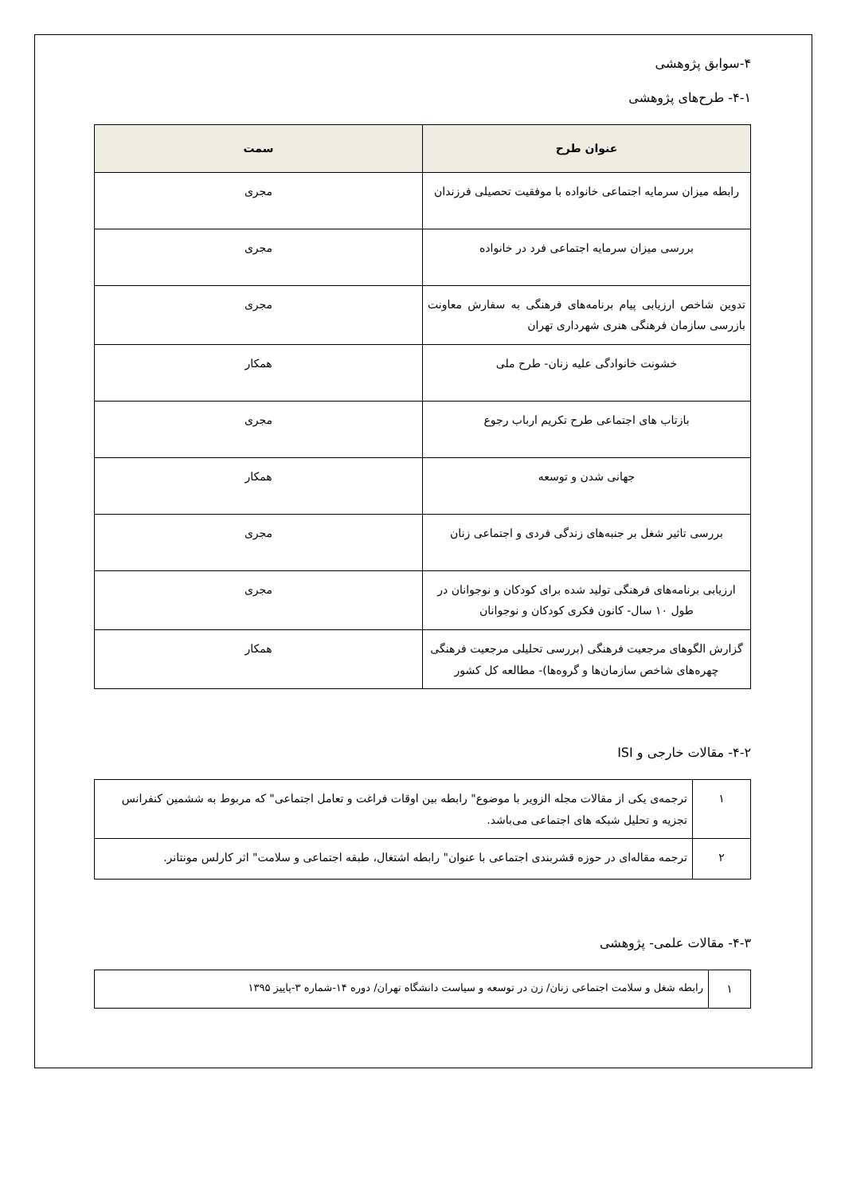۴-سوابق پژوهشی
۴-۱- طرح‌های پژوهشی
| عنوان طرح | سمت |
| --- | --- |
| رابطه میزان سرمایه اجتماعی خانواده با موفقیت تحصیلی فرزندان | مجری |
| بررسی میزان سرمایه اجتماعی فرد در خانواده | مجری |
| تدوین شاخص ارزیابی پیام برنامه‌های فرهنگی به سفارش معاونت بازرسی سازمان فرهنگی هنری شهرداری تهران | مجری |
| خشونت خانوادگی علیه زنان- طرح ملی | همکار |
| بازتاب های اجتماعی طرح تکریم ارباب رجوع | مجری |
| جهانی شدن و توسعه | همکار |
| بررسی تاثیر شغل بر جنبه‌های زندگی فردی و اجتماعی زنان | مجری |
| ارزیابی برنامه‌های فرهنگی تولید شده برای کودکان و نوجوانان در طول ۱۰ سال- کانون فکری کودکان و نوجوانان | مجری |
| گزارش الگوهای مرجعیت فرهنگی (بررسی تحلیلی مرجعیت فرهنگی چهره‌های شاخص سازمان‌ها و گروه‌ها)- مطالعه کل کشور | همکار |
۴-۲- مقالات خارجی و ISI
| ۱ | ترجمه‌ی یکی از مقالات مجله الزویر با موضوع" رابطه بین اوقات فراغت و تعامل اجتماعی" که مربوط به ششمین کنفرانس تجزیه و تحلیل شبکه های اجتماعی می‌باشد. |
| ۲ | ترجمه مقاله‌ای در حوزه قشربندی اجتماعی با عنوان" رابطه اشتغال، طبقه اجتماعی و سلامت" اثر کارلس مونتانر. |
۴-۳- مقالات علمی- پژوهشی
| ۱ | رابطه شغل و سلامت اجتماعی زنان/ زن در توسعه و سیاست دانشگاه تهران/ دوره ۱۴-شماره ۳-پاییز ۱۳۹۵ |